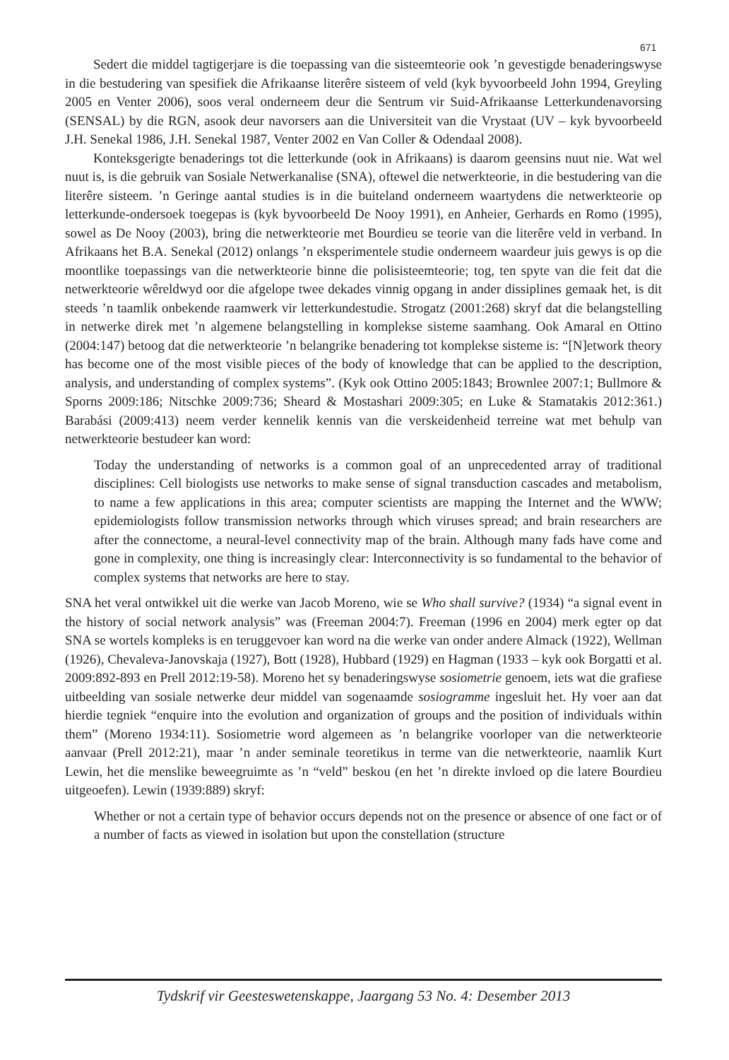671
Sedert die middel tagtigerjare is die toepassing van die sisteemteorie ook ’n gevestigde benaderingswyse in die bestudering van spesifiek die Afrikaanse literêre sisteem of veld (kyk byvoorbeeld John 1994, Greyling 2005 en Venter 2006), soos veral onderneem deur die Sentrum vir Suid-Afrikaanse Letterkundenavorsing (SENSAL) by die RGN, asook deur navorsers aan die Universiteit van die Vrystaat (UV – kyk byvoorbeeld J.H. Senekal 1986, J.H. Senekal 1987, Venter 2002 en Van Coller & Odendaal 2008).
Konteksgerigte benaderings tot die letterkunde (ook in Afrikaans) is daarom geensins nuut nie. Wat wel nuut is, is die gebruik van Sosiale Netwerkanalise (SNA), oftewel die netwerkteorie, in die bestudering van die literêre sisteem. ’n Geringe aantal studies is in die buiteland onderneem waartydens die netwerkteorie op letterkunde-ondersoek toegepas is (kyk byvoorbeeld De Nooy 1991), en Anheier, Gerhards en Romo (1995), sowel as De Nooy (2003), bring die netwerkteorie met Bourdieu se teorie van die literêre veld in verband. In Afrikaans het B.A. Senekal (2012) onlangs ’n eksperimentele studie onderneem waardeur juis gewys is op die moontlike toepassings van die netwerkteorie binne die polisisteemteorie; tog, ten spyte van die feit dat die netwerkteorie wêreldwyd oor die afgelope twee dekades vinnig opgang in ander dissiplines gemaak het, is dit steeds ’n taamlik onbekende raamwerk vir letterkundestudie. Strogatz (2001:268) skryf dat die belangstelling in netwerke direk met ’n algemene belangstelling in komplekse sisteme saamhang. Ook Amaral en Ottino (2004:147) betoog dat die netwerkteorie ’n belangrike benadering tot komplekse sisteme is: “[N]etwork theory has become one of the most visible pieces of the body of knowledge that can be applied to the description, analysis, and understanding of complex systems”. (Kyk ook Ottino 2005:1843; Brownlee 2007:1; Bullmore & Sporns 2009:186; Nitschke 2009:736; Sheard & Mostashari 2009:305; en Luke & Stamatakis 2012:361.) Barabási (2009:413) neem verder kennelik kennis van die verskeidenheid terreine wat met behulp van netwerkteorie bestudeer kan word:
Today the understanding of networks is a common goal of an unprecedented array of traditional disciplines: Cell biologists use networks to make sense of signal transduction cascades and metabolism, to name a few applications in this area; computer scientists are mapping the Internet and the WWW; epidemiologists follow transmission networks through which viruses spread; and brain researchers are after the connectome, a neural-level connectivity map of the brain. Although many fads have come and gone in complexity, one thing is increasingly clear: Interconnectivity is so fundamental to the behavior of complex systems that networks are here to stay.
SNA het veral ontwikkel uit die werke van Jacob Moreno, wie se Who shall survive? (1934) “a signal event in the history of social network analysis” was (Freeman 2004:7). Freeman (1996 en 2004) merk egter op dat SNA se wortels kompleks is en teruggevoer kan word na die werke van onder andere Almack (1922), Wellman (1926), Chevaleva-Janovskaja (1927), Bott (1928), Hubbard (1929) en Hagman (1933 – kyk ook Borgatti et al. 2009:892-893 en Prell 2012:19-58). Moreno het sy benaderingswyse sosiometrie genoem, iets wat die grafiese uitbeelding van sosiale netwerke deur middel van sogenaamde sosiogramme ingesluit het. Hy voer aan dat hierdie tegniek “enquire into the evolution and organization of groups and the position of individuals within them” (Moreno 1934:11). Sosiometrie word algemeen as ’n belangrike voorloper van die netwerkteorie aanvaar (Prell 2012:21), maar ’n ander seminale teoretikus in terme van die netwerkteorie, naamlik Kurt Lewin, het die menslike beweegruimte as ’n “veld” beskou (en het ’n direkte invloed op die latere Bourdieu uitgeoefen). Lewin (1939:889) skryf:
Whether or not a certain type of behavior occurs depends not on the presence or absence of one fact or of a number of facts as viewed in isolation but upon the constellation (structure
Tydskrif vir Geesteswetenskappe, Jaargang 53 No. 4: Desember 2013